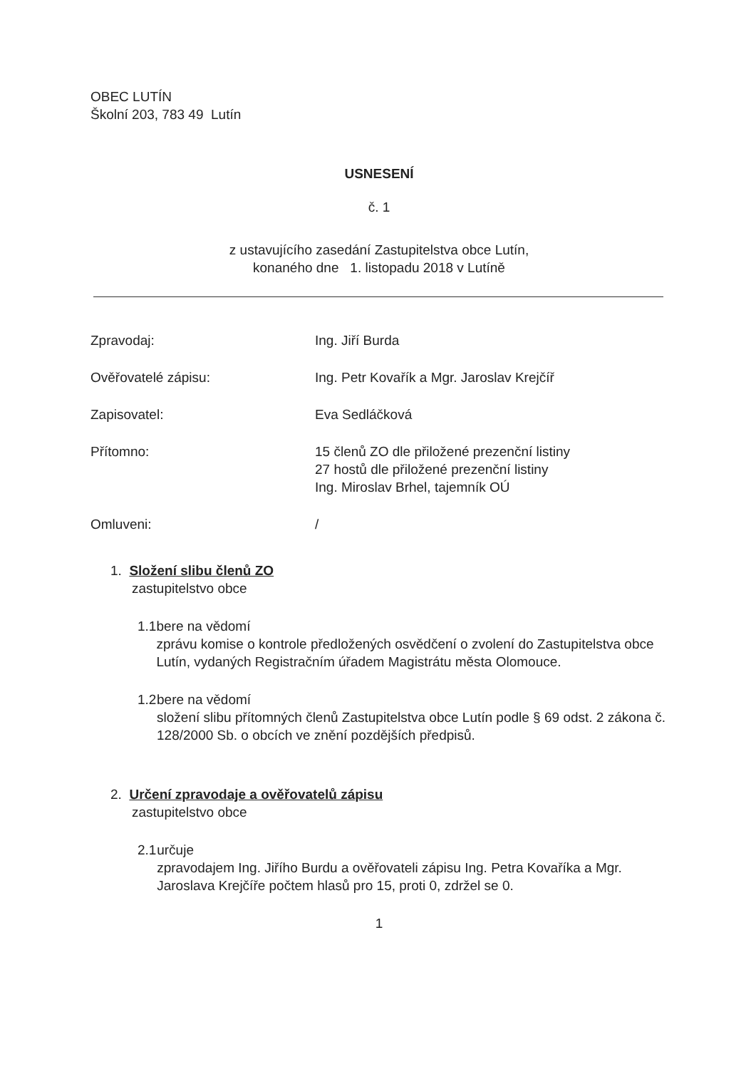OBEC LUTÍN
Školní 203, 783 49 Lutín
USNESENÍ
č. 1
z ustavujícího zasedání Zastupitelstva obce Lutín,
konaného dne 1. listopadu 2018 v Lutíně
Zpravodaj: Ing. Jiří Burda
Ověřovatelé zápisu: Ing. Petr Kovařík a Mgr. Jaroslav Krejčíř
Zapisovatel: Eva Sedláčková
Přítomno: 15 členů ZO dle přiložené prezenční listiny
27 hostů dle přiložené prezenční listiny
Ing. Miroslav Brhel, tajemník OÚ
Omluveni: /
1. Složení slibu členů ZO
zastupitelstvo obce
1.1 bere na vědomí
zprávu komise o kontrole předložených osvědčení o zvolení do Zastupitelstva obce Lutín, vydaných Registračním úřadem Magistrátu města Olomouce.
1.2 bere na vědomí
složení slibu přítomných členů Zastupitelstva obce Lutín podle § 69 odst. 2 zákona č. 128/2000 Sb. o obcích ve znění pozdějších předpisů.
2. Určení zpravodaje a ověřovatelů zápisu
zastupitelstvo obce
2.1 určuje
zpravodajem Ing. Jiřího Burdu a ověřovateli zápisu Ing. Petra Kovaříka a Mgr. Jaroslava Krejčíře počtem hlasů pro 15, proti 0, zdržel se 0.
1